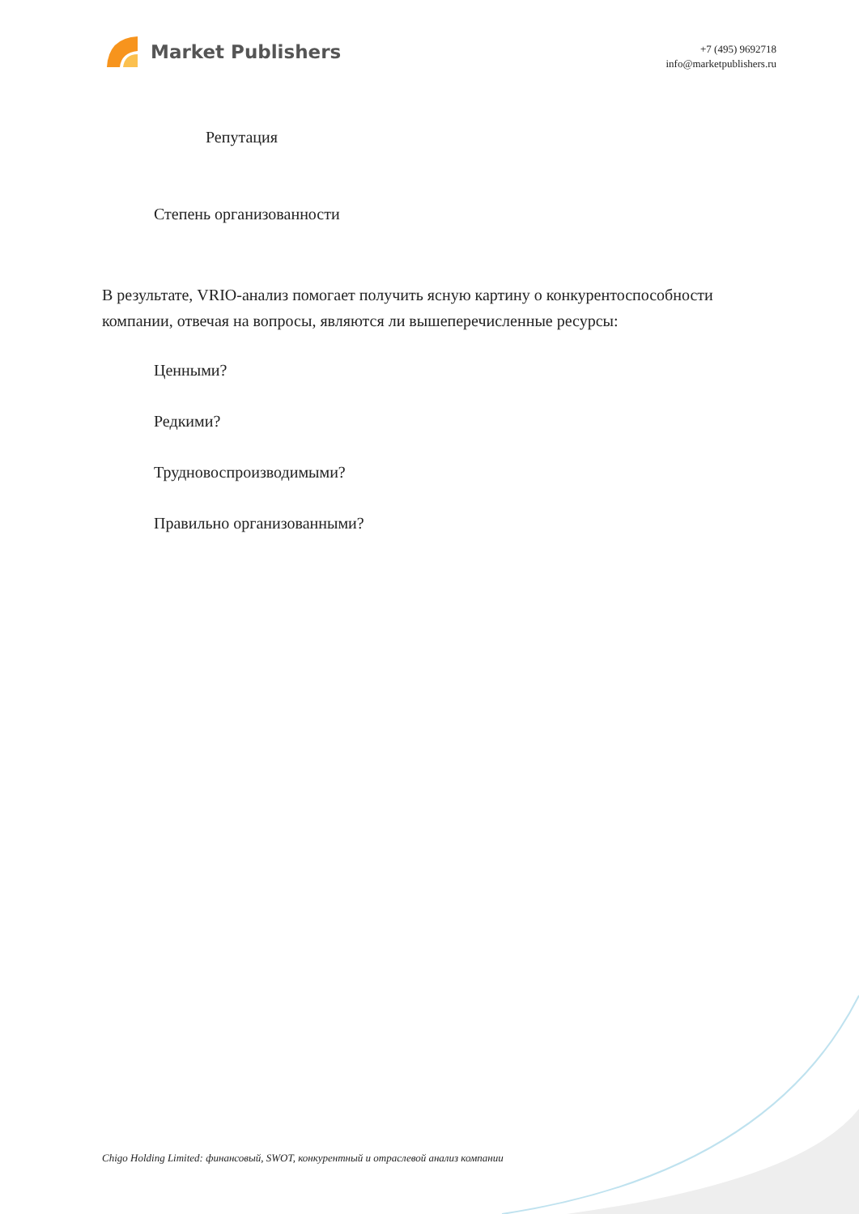Market Publishers
+7 (495) 9692718
info@marketpublishers.ru
Репутация
Степень организованности
В результате, VRIO-анализ помогает получить ясную картину о конкурентоспособности компании, отвечая на вопросы, являются ли вышеперечисленные ресурсы:
Ценными?
Редкими?
Трудновоспроизводимыми?
Правильно организованными?
Chigo Holding Limited: финансовый, SWOT, конкурентный и отраслевой анализ компании